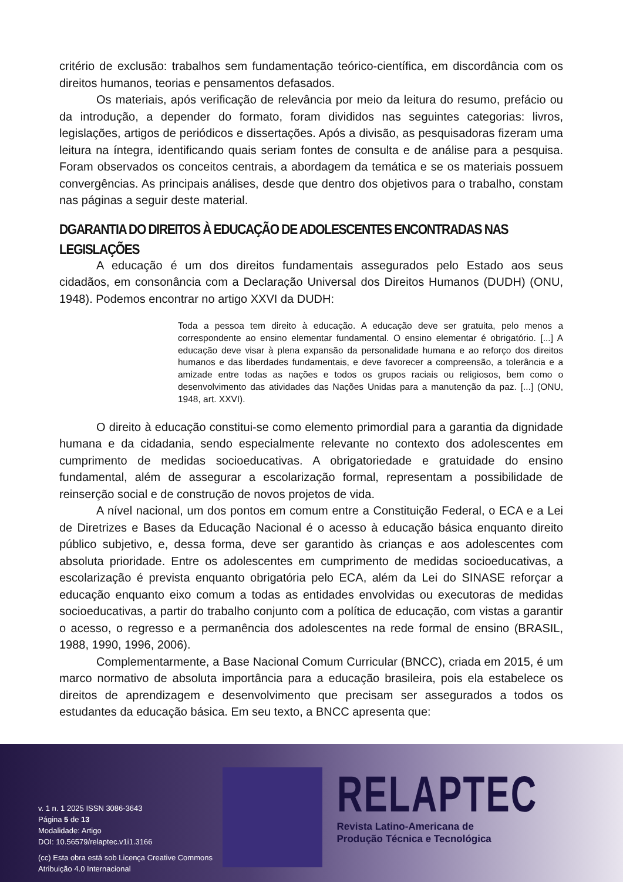critério de exclusão: trabalhos sem fundamentação teórico-científica, em discordância com os direitos humanos, teorias e pensamentos defasados.
Os materiais, após verificação de relevância por meio da leitura do resumo, prefácio ou da introdução, a depender do formato, foram divididos nas seguintes categorias: livros, legislações, artigos de periódicos e dissertações. Após a divisão, as pesquisadoras fizeram uma leitura na íntegra, identificando quais seriam fontes de consulta e de análise para a pesquisa. Foram observados os conceitos centrais, a abordagem da temática e se os materiais possuem convergências. As principais análises, desde que dentro dos objetivos para o trabalho, constam nas páginas a seguir deste material.
DGARANTIA DO DIREITOS À EDUCAÇÃO DE ADOLESCENTES ENCONTRADAS NAS LEGISLAÇÕES
A educação é um dos direitos fundamentais assegurados pelo Estado aos seus cidadãos, em consonância com a Declaração Universal dos Direitos Humanos (DUDH) (ONU, 1948). Podemos encontrar no artigo XXVI da DUDH:
Toda a pessoa tem direito à educação. A educação deve ser gratuita, pelo menos a correspondente ao ensino elementar fundamental. O ensino elementar é obrigatório. [...] A educação deve visar à plena expansão da personalidade humana e ao reforço dos direitos humanos e das liberdades fundamentais, e deve favorecer a compreensão, a tolerância e a amizade entre todas as nações e todos os grupos raciais ou religiosos, bem como o desenvolvimento das atividades das Nações Unidas para a manutenção da paz. [...] (ONU, 1948, art. XXVI).
O direito à educação constitui-se como elemento primordial para a garantia da dignidade humana e da cidadania, sendo especialmente relevante no contexto dos adolescentes em cumprimento de medidas socioeducativas. A obrigatoriedade e gratuidade do ensino fundamental, além de assegurar a escolarização formal, representam a possibilidade de reinserção social e de construção de novos projetos de vida.
A nível nacional, um dos pontos em comum entre a Constituição Federal, o ECA e a Lei de Diretrizes e Bases da Educação Nacional é o acesso à educação básica enquanto direito público subjetivo, e, dessa forma, deve ser garantido às crianças e aos adolescentes com absoluta prioridade. Entre os adolescentes em cumprimento de medidas socioeducativas, a escolarização é prevista enquanto obrigatória pelo ECA, além da Lei do SINASE reforçar a educação enquanto eixo comum a todas as entidades envolvidas ou executoras de medidas socioeducativas, a partir do trabalho conjunto com a política de educação, com vistas a garantir o acesso, o regresso e a permanência dos adolescentes na rede formal de ensino (BRASIL, 1988, 1990, 1996, 2006).
Complementarmente, a Base Nacional Comum Curricular (BNCC), criada em 2015, é um marco normativo de absoluta importância para a educação brasileira, pois ela estabelece os direitos de aprendizagem e desenvolvimento que precisam ser assegurados a todos os estudantes da educação básica. Em seu texto, a BNCC apresenta que:
v. 1 n. 1 2025 ISSN 3086-3643
Página 5 de 13
Modalidade: Artigo
DOI: 10.56579/relaptec.v1i1.3166
(cc) Esta obra está sob Licença Creative Commons Atribuição 4.0 Internacional
RELAPTEC
Revista Latino-Americana de
Produção Técnica e Tecnológica